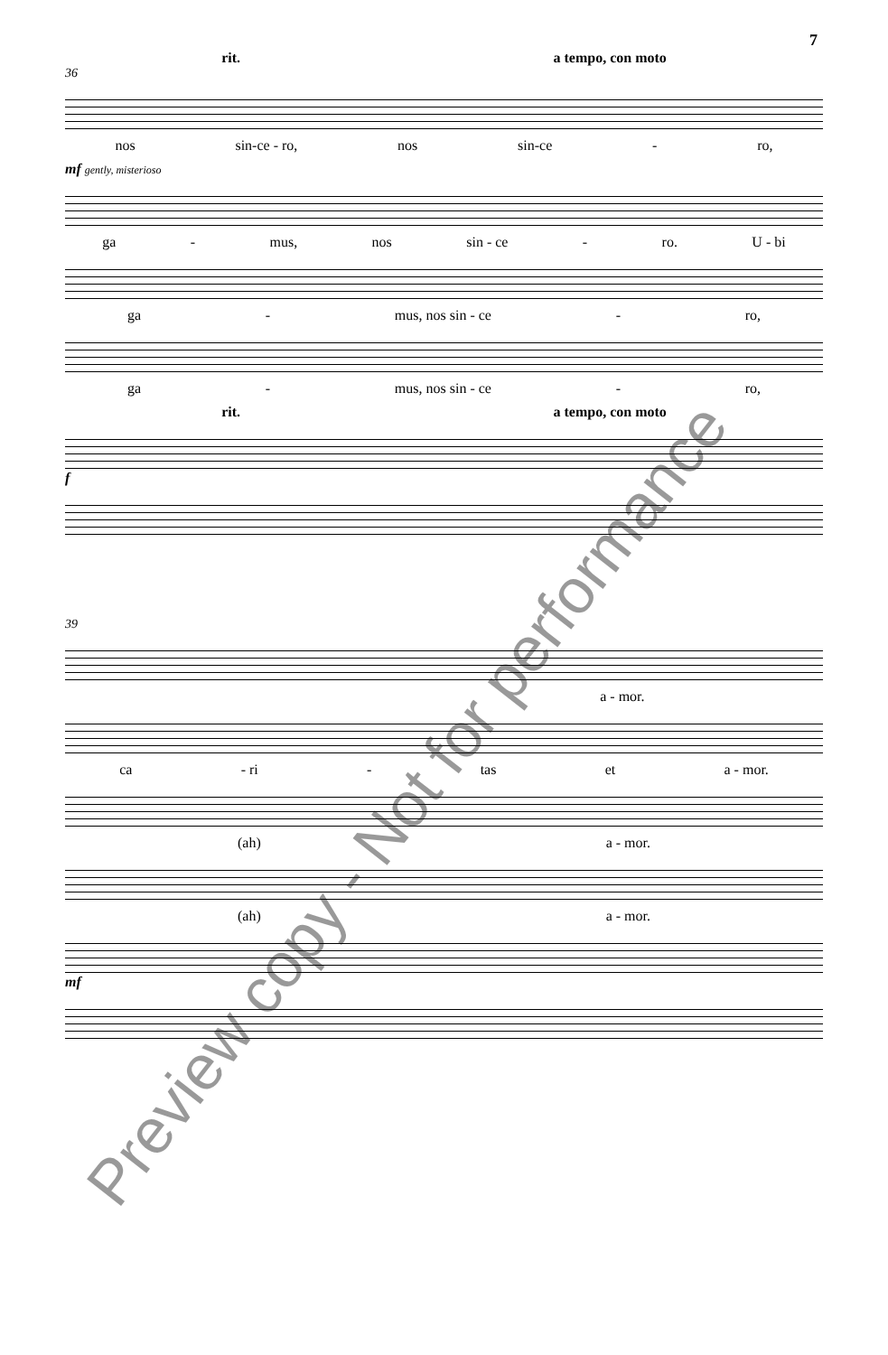7
rit. a tempo, con moto
36
nos sin-ce - ro, nos sin-ce - ro,
mf gently, misterioso
ga - mus, nos sin - ce - ro. U - bi
ga - mus, nos sin - ce - ro,
ga - mus, nos sin - ce - ro,
rit. a tempo, con moto
f
39
a - mor.
ca - ri - tas et a - mor.
(ah) a - mor.
(ah) a - mor.
mf
Preview copy - Not for performance